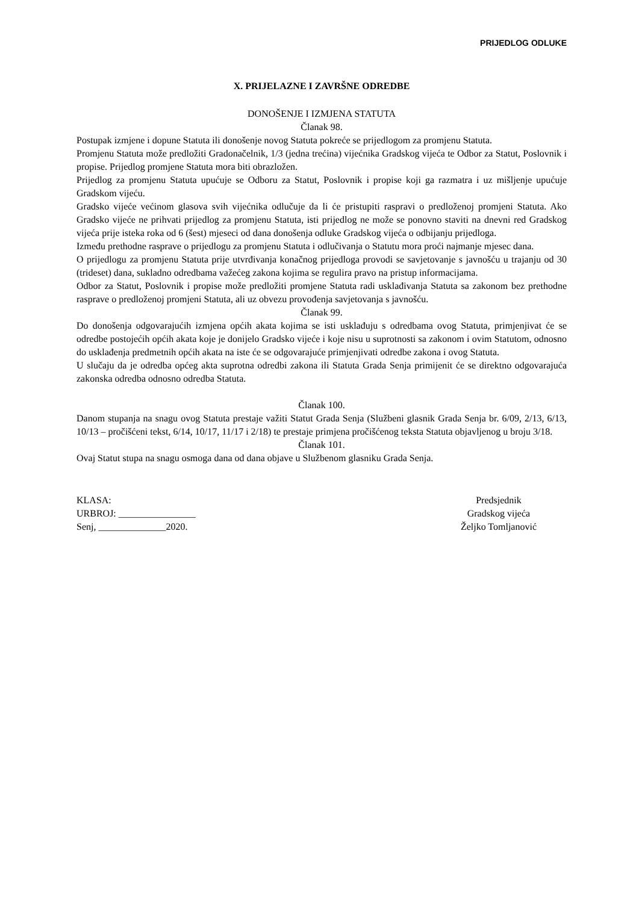PRIJEDLOG ODLUKE
X. PRIJELAZNE I ZAVRŠNE ODREDBE
DONOŠENJE I IZMJENA STATUTA
Članak 98.
Postupak izmjene i dopune Statuta ili donošenje novog Statuta pokreće se prijedlogom za promjenu Statuta.
Promjenu Statuta može predložiti Gradonačelnik, 1/3 (jedna trećina) vijećnika Gradskog vijeća te Odbor za Statut, Poslovnik i propise. Prijedlog promjene Statuta mora biti obrazložen.
Prijedlog za promjenu Statuta upućuje se Odboru za Statut, Poslovnik i propise koji ga razmatra i uz mišljenje upućuje Gradskom vijeću.
Gradsko vijeće većinom glasova svih vijećnika odlučuje da li će pristupiti raspravi o predloženoj promjeni Statuta. Ako Gradsko vijeće ne prihvati prijedlog za promjenu Statuta, isti prijedlog ne može se ponovno staviti na dnevni red Gradskog vijeća prije isteka roka od 6 (šest) mjeseci od dana donošenja odluke Gradskog vijeća o odbijanju prijedloga.
Između prethodne rasprave o prijedlogu za promjenu Statuta i odlučivanja o Statutu mora proći najmanje mjesec dana.
O prijedlogu za promjenu Statuta prije utvrđivanja konačnog prijedloga provodi se savjetovanje s javnošću u trajanju od 30 (trideset) dana, sukladno odredbama važećeg zakona kojima se regulira pravo na pristup informacijama.
Odbor za Statut, Poslovnik i propise može predložiti promjene Statuta radi usklađivanja Statuta sa zakonom bez prethodne rasprave o predloženoj promjeni Statuta, ali uz obvezu provođenja savjetovanja s javnošću.
Članak 99.
Do donošenja odgovarajućih izmjena općih akata kojima se isti usklađuju s odredbama ovog Statuta, primjenjivat će se odredbe postojećih općih akata koje je donijelo Gradsko vijeće i koje nisu u suprotnosti sa zakonom i ovim Statutom, odnosno do usklađenja predmetnih općih akata na iste će se odgovarajuće primjenjivati odredbe zakona i ovog Statuta.
U slučaju da je odredba općeg akta suprotna odredbi zakona ili Statuta Grada Senja primijenit će se direktno odgovarajuća zakonska odredba odnosno odredba Statuta.
Članak 100.
Danom stupanja na snagu ovog Statuta prestaje važiti Statut Grada Senja (Službeni glasnik Grada Senja br. 6/09, 2/13, 6/13, 10/13 – pročišćeni tekst, 6/14, 10/17, 11/17 i 2/18) te prestaje primjena pročišćenog teksta Statuta objavljenog u broju 3/18.
Članak 101.
Ovaj Statut stupa na snagu osmoga dana od dana objave u Službenom glasniku Grada Senja.
KLASA:
URBROJ: ________________
Senj, ______________2020.
Predsjednik
Gradskog vijeća
Željko Tomljanović